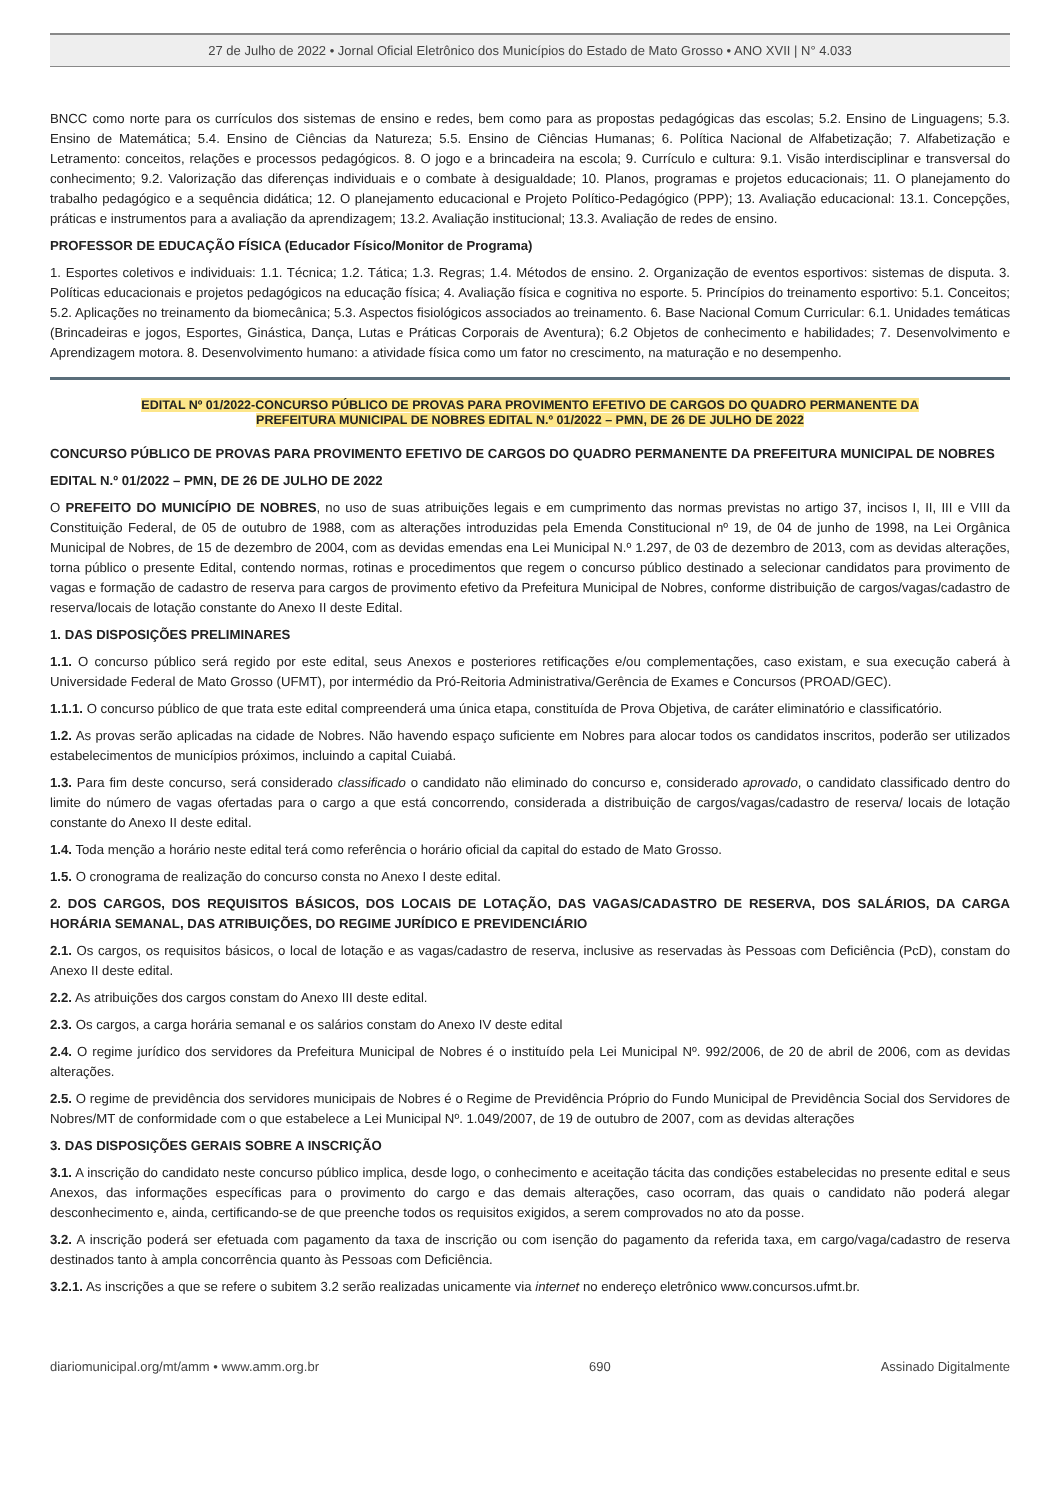27 de Julho de 2022 • Jornal Oficial Eletrônico dos Municípios do Estado de Mato Grosso • ANO XVII | N° 4.033
BNCC como norte para os currículos dos sistemas de ensino e redes, bem como para as propostas pedagógicas das escolas; 5.2. Ensino de Linguagens; 5.3. Ensino de Matemática; 5.4. Ensino de Ciências da Natureza; 5.5. Ensino de Ciências Humanas; 6. Política Nacional de Alfabetização; 7. Alfabetização e Letramento: conceitos, relações e processos pedagógicos. 8. O jogo e a brincadeira na escola; 9. Currículo e cultura: 9.1. Visão interdisciplinar e transversal do conhecimento; 9.2. Valorização das diferenças individuais e o combate à desigualdade; 10. Planos, programas e projetos educacionais; 11. O planejamento do trabalho pedagógico e a sequência didática; 12. O planejamento educacional e Projeto Político-Pedagógico (PPP); 13. Avaliação educacional: 13.1. Concepções, práticas e instrumentos para a avaliação da aprendizagem; 13.2. Avaliação institucional; 13.3. Avaliação de redes de ensino.
PROFESSOR DE EDUCAÇÃO FÍSICA (Educador Físico/Monitor de Programa)
1. Esportes coletivos e individuais: 1.1. Técnica; 1.2. Tática; 1.3. Regras; 1.4. Métodos de ensino. 2. Organização de eventos esportivos: sistemas de disputa. 3. Políticas educacionais e projetos pedagógicos na educação física; 4. Avaliação física e cognitiva no esporte. 5. Princípios do treinamento esportivo: 5.1. Conceitos; 5.2. Aplicações no treinamento da biomecânica; 5.3. Aspectos fisiológicos associados ao treinamento. 6. Base Nacional Comum Curricular: 6.1. Unidades temáticas (Brincadeiras e jogos, Esportes, Ginástica, Dança, Lutas e Práticas Corporais de Aventura); 6.2 Objetos de conhecimento e habilidades; 7. Desenvolvimento e Aprendizagem motora. 8. Desenvolvimento humano: a atividade física como um fator no crescimento, na maturação e no desempenho.
EDITAL Nº 01/2022-CONCURSO PÚBLICO DE PROVAS PARA PROVIMENTO EFETIVO DE CARGOS DO QUADRO PERMANENTE DA
PREFEITURA MUNICIPAL DE NOBRES EDITAL N.º 01/2022 – PMN, DE 26 DE JULHO DE 2022
CONCURSO PÚBLICO DE PROVAS PARA PROVIMENTO EFETIVO DE CARGOS DO QUADRO PERMANENTE DA PREFEITURA MUNICIPAL DE NOBRES
EDITAL N.º 01/2022 – PMN, DE 26 DE JULHO DE 2022
O PREFEITO DO MUNICÍPIO DE NOBRES, no uso de suas atribuições legais e em cumprimento das normas previstas no artigo 37, incisos I, II, III e VIII da Constituição Federal, de 05 de outubro de 1988, com as alterações introduzidas pela Emenda Constitucional nº 19, de 04 de junho de 1998, na Lei Orgânica Municipal de Nobres, de 15 de dezembro de 2004, com as devidas emendas ena Lei Municipal N.º 1.297, de 03 de dezembro de 2013, com as devidas alterações, torna público o presente Edital, contendo normas, rotinas e procedimentos que regem o concurso público destinado a selecionar candidatos para provimento de vagas e formação de cadastro de reserva para cargos de provimento efetivo da Prefeitura Municipal de Nobres, conforme distribuição de cargos/vagas/cadastro de reserva/locais de lotação constante do Anexo II deste Edital.
1. DAS DISPOSIÇÕES PRELIMINARES
1.1. O concurso público será regido por este edital, seus Anexos e posteriores retificações e/ou complementações, caso existam, e sua execução caberá à Universidade Federal de Mato Grosso (UFMT), por intermédio da Pró-Reitoria Administrativa/Gerência de Exames e Concursos (PROAD/GEC).
1.1.1. O concurso público de que trata este edital compreenderá uma única etapa, constituída de Prova Objetiva, de caráter eliminatório e classificatório.
1.2. As provas serão aplicadas na cidade de Nobres. Não havendo espaço suficiente em Nobres para alocar todos os candidatos inscritos, poderão ser utilizados estabelecimentos de municípios próximos, incluindo a capital Cuiabá.
1.3. Para fim deste concurso, será considerado classificado o candidato não eliminado do concurso e, considerado aprovado, o candidato classificado dentro do limite do número de vagas ofertadas para o cargo a que está concorrendo, considerada a distribuição de cargos/vagas/cadastro de reserva/ locais de lotação constante do Anexo II deste edital.
1.4. Toda menção a horário neste edital terá como referência o horário oficial da capital do estado de Mato Grosso.
1.5. O cronograma de realização do concurso consta no Anexo I deste edital.
2. DOS CARGOS, DOS REQUISITOS BÁSICOS, DOS LOCAIS DE LOTAÇÃO, DAS VAGAS/CADASTRO DE RESERVA, DOS SALÁRIOS, DA CARGA HORÁRIA SEMANAL, DAS ATRIBUIÇÕES, DO REGIME JURÍDICO E PREVIDENCIÁRIO
2.1. Os cargos, os requisitos básicos, o local de lotação e as vagas/cadastro de reserva, inclusive as reservadas às Pessoas com Deficiência (PcD), constam do Anexo II deste edital.
2.2. As atribuições dos cargos constam do Anexo III deste edital.
2.3. Os cargos, a carga horária semanal e os salários constam do Anexo IV deste edital
2.4. O regime jurídico dos servidores da Prefeitura Municipal de Nobres é o instituído pela Lei Municipal Nº. 992/2006, de 20 de abril de 2006, com as devidas alterações.
2.5. O regime de previdência dos servidores municipais de Nobres é o Regime de Previdência Próprio do Fundo Municipal de Previdência Social dos Servidores de Nobres/MT de conformidade com o que estabelece a Lei Municipal Nº. 1.049/2007, de 19 de outubro de 2007, com as devidas alterações
3. DAS DISPOSIÇÕES GERAIS SOBRE A INSCRIÇÃO
3.1. A inscrição do candidato neste concurso público implica, desde logo, o conhecimento e aceitação tácita das condições estabelecidas no presente edital e seus Anexos, das informações específicas para o provimento do cargo e das demais alterações, caso ocorram, das quais o candidato não poderá alegar desconhecimento e, ainda, certificando-se de que preenche todos os requisitos exigidos, a serem comprovados no ato da posse.
3.2. A inscrição poderá ser efetuada com pagamento da taxa de inscrição ou com isenção do pagamento da referida taxa, em cargo/vaga/cadastro de reserva destinados tanto à ampla concorrência quanto às Pessoas com Deficiência.
3.2.1. As inscrições a que se refere o subitem 3.2 serão realizadas unicamente via internet no endereço eletrônico www.concursos.ufmt.br.
diariomunicipal.org/mt/amm • www.amm.org.br 690 Assinado Digitalmente